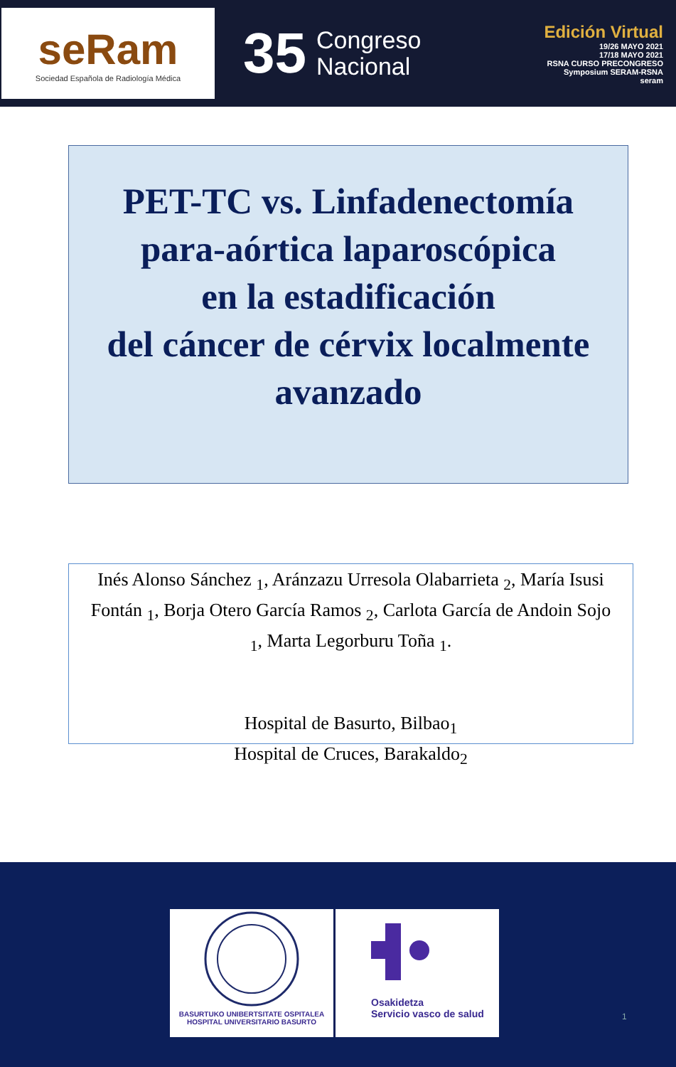seRam
Sociedad Española de Radiología Médica
35
Congreso
Nacional
Edición Virtual
19/26 MAYO 2021
17/18 MAYO 2021
RSNA CURSO PRECONGRESO
Symposium SERAM-RSNA
seram
PET-TC vs. Linfadenectomía
para-aórtica laparoscópica
en la estadificación
del cáncer de cérvix localmente
avanzado
Inés Alonso Sánchez <sub>1</sub>, Aránzazu Urresola Olabarrieta <sub>2</sub>, María Isusi Fontán <sub>1</sub>, Borja Otero García Ramos <sub>2</sub>, Carlota García de Andoin Sojo <sub>1</sub>, Marta Legorburu Toña <sub>1</sub>.
Hospital de Basurto, Bilbao<sub>1</sub>
Hospital de Cruces, Barakaldo<sub>2</sub>
BASURTUKO UNIBERTSITATE OSPITALEA
HOSPITAL UNIVERSITARIO BASURTO
Osakidetza
Servicio vasco de salud
1